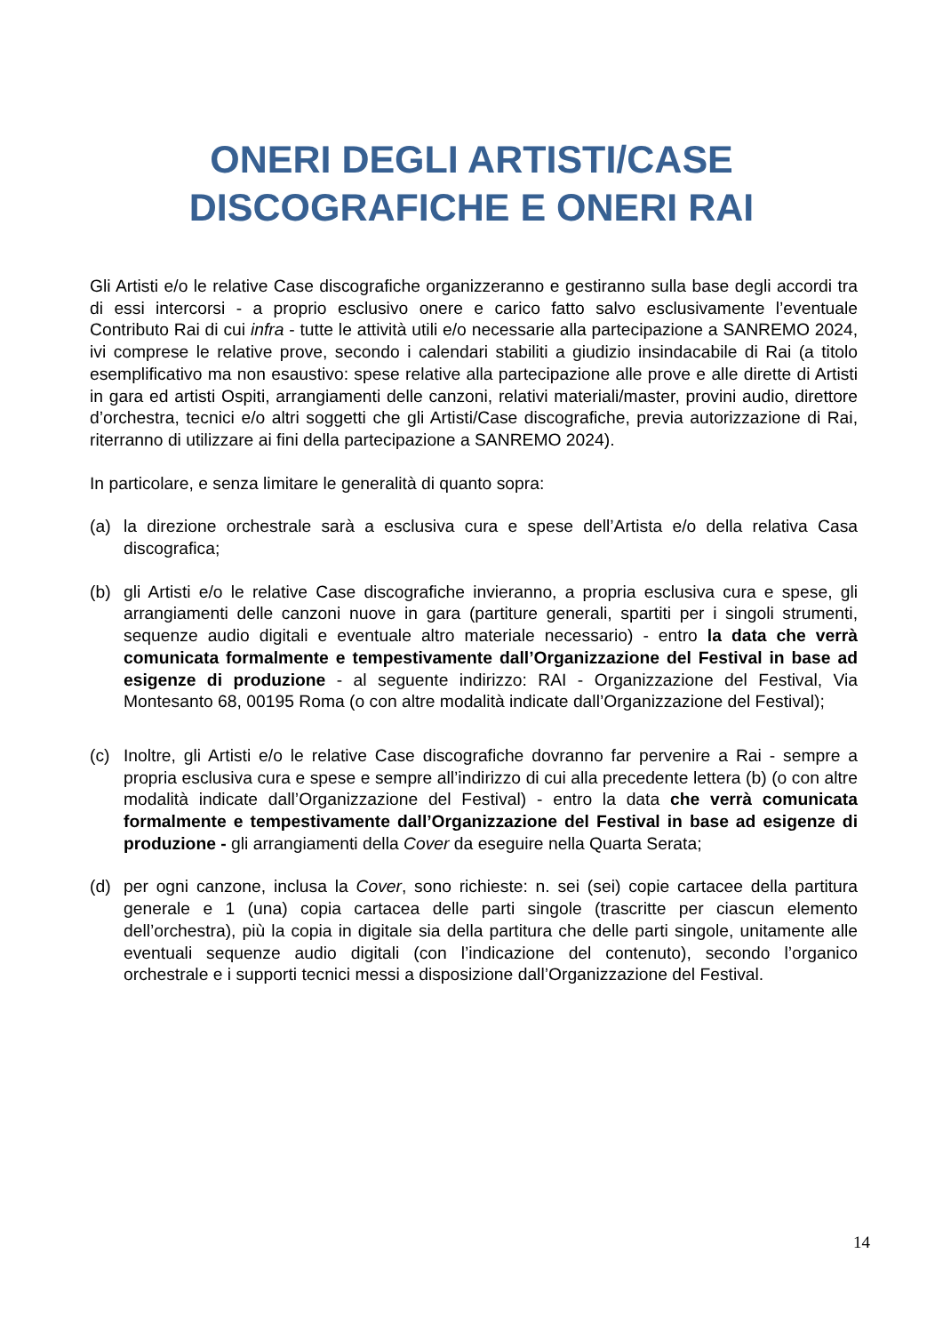ONERI DEGLI ARTISTI/CASE
DISCOGRAFICHE E ONERI RAI
Gli Artisti e/o le relative Case discografiche organizzeranno e gestiranno sulla base degli accordi tra di essi intercorsi - a proprio esclusivo onere e carico fatto salvo esclusivamente l’eventuale Contributo Rai di cui infra - tutte le attività utili e/o necessarie alla partecipazione a SANREMO 2024, ivi comprese le relative prove, secondo i calendari stabiliti a giudizio insindacabile di Rai (a titolo esemplificativo ma non esaustivo: spese relative alla partecipazione alle prove e alle dirette di Artisti in gara ed artisti Ospiti, arrangiamenti delle canzoni, relativi materiali/master, provini audio, direttore d’orchestra, tecnici e/o altri soggetti che gli Artisti/Case discografiche, previa autorizzazione di Rai, riterranno di utilizzare ai fini della partecipazione a SANREMO 2024).
In particolare, e senza limitare le generalità di quanto sopra:
(a) la direzione orchestrale sarà a esclusiva cura e spese dell’Artista e/o della relativa Casa discografica;
(b) gli Artisti e/o le relative Case discografiche invieranno, a propria esclusiva cura e spese, gli arrangiamenti delle canzoni nuove in gara (partiture generali, spartiti per i singoli strumenti, sequenze audio digitali e eventuale altro materiale necessario) - entro la data che verrà comunicata formalmente e tempestivamente dall’Organizzazione del Festival in base ad esigenze di produzione - al seguente indirizzo: RAI - Organizzazione del Festival, Via Montesanto 68, 00195 Roma (o con altre modalità indicate dall’Organizzazione del Festival);
(c) Inoltre, gli Artisti e/o le relative Case discografiche dovranno far pervenire a Rai - sempre a propria esclusiva cura e spese e sempre all’indirizzo di cui alla precedente lettera (b) (o con altre modalità indicate dall’Organizzazione del Festival) - entro la data che verrà comunicata formalmente e tempestivamente dall’Organizzazione del Festival in base ad esigenze di produzione - gli arrangiamenti della Cover da eseguire nella Quarta Serata;
(d) per ogni canzone, inclusa la Cover, sono richieste: n. sei (sei) copie cartacee della partitura generale e 1 (una) copia cartacea delle parti singole (trascritte per ciascun elemento dell’orchestra), più la copia in digitale sia della partitura che delle parti singole, unitamente alle eventuali sequenze audio digitali (con l’indicazione del contenuto), secondo l’organico orchestrale e i supporti tecnici messi a disposizione dall’Organizzazione del Festival.
14